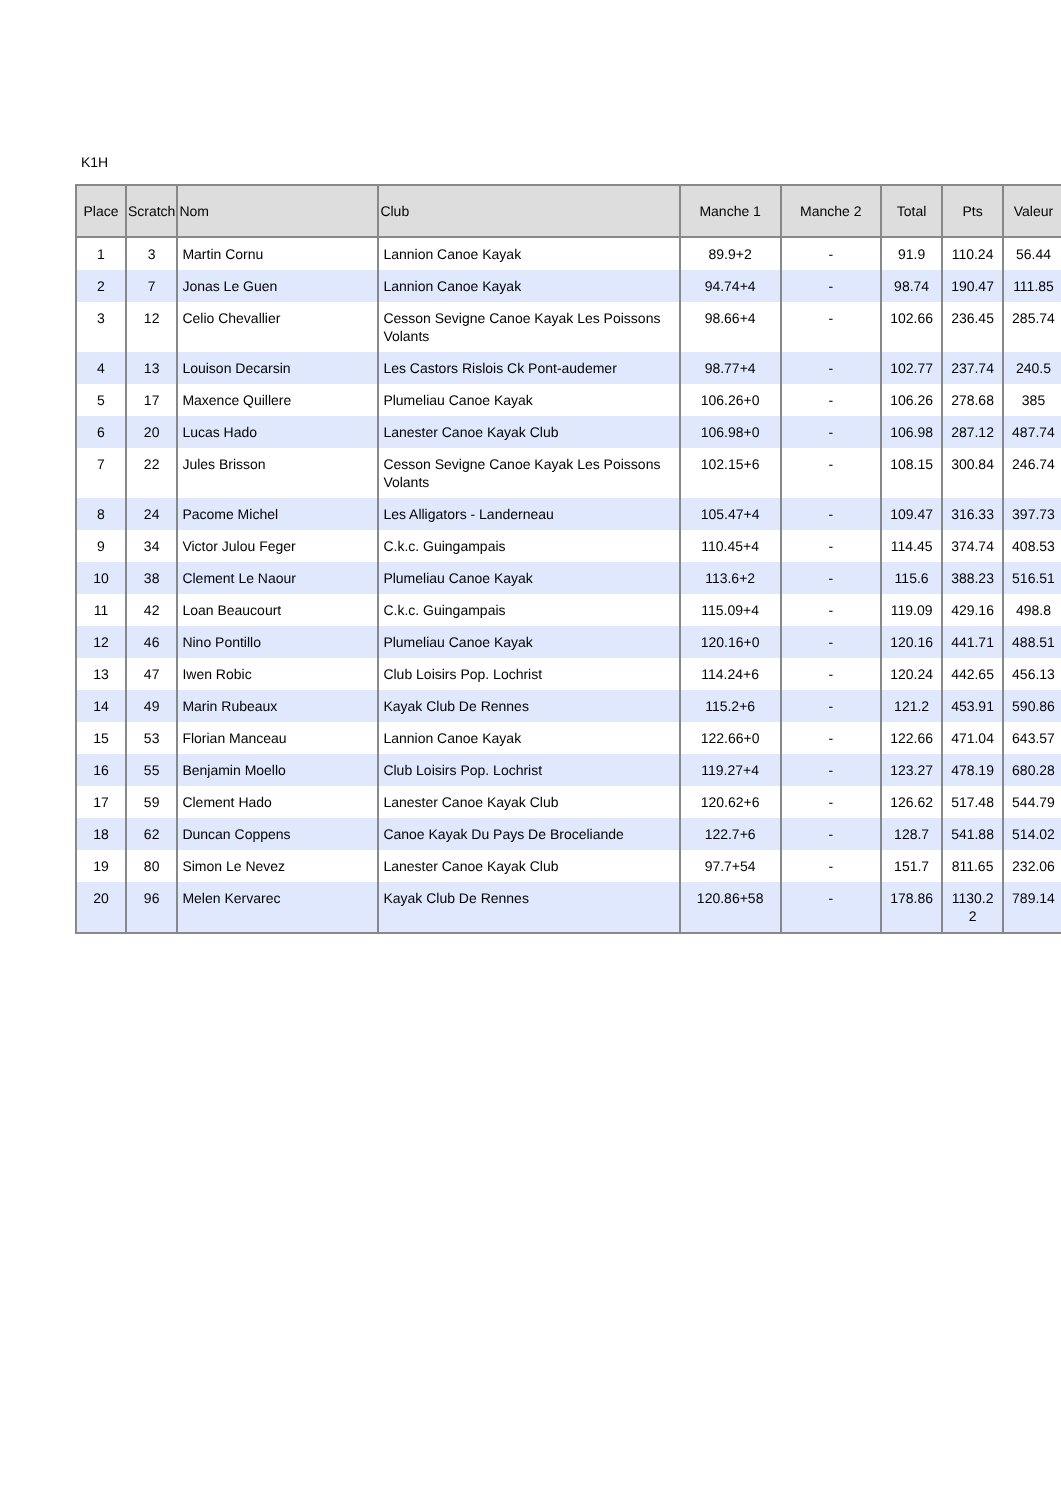K1H
| Place | Scratch | Nom | Club | Manche 1 | Manche 2 | Total | Pts | Valeur |
| --- | --- | --- | --- | --- | --- | --- | --- | --- |
| 1 | 3 | Martin Cornu | Lannion Canoe Kayak | 89.9+2 | - | 91.9 | 110.24 | 56.44 |
| 2 | 7 | Jonas Le Guen | Lannion Canoe Kayak | 94.74+4 | - | 98.74 | 190.47 | 111.85 |
| 3 | 12 | Celio Chevallier | Cesson Sevigne Canoe Kayak Les Poissons Volants | 98.66+4 | - | 102.66 | 236.45 | 285.74 |
| 4 | 13 | Louison Decarsin | Les Castors Rislois Ck Pont-audemer | 98.77+4 | - | 102.77 | 237.74 | 240.5 |
| 5 | 17 | Maxence Quillere | Plumeliau Canoe Kayak | 106.26+0 | - | 106.26 | 278.68 | 385 |
| 6 | 20 | Lucas Hado | Lanester Canoe Kayak Club | 106.98+0 | - | 106.98 | 287.12 | 487.74 |
| 7 | 22 | Jules Brisson | Cesson Sevigne Canoe Kayak Les Poissons Volants | 102.15+6 | - | 108.15 | 300.84 | 246.74 |
| 8 | 24 | Pacome Michel | Les Alligators - Landerneau | 105.47+4 | - | 109.47 | 316.33 | 397.73 |
| 9 | 34 | Victor Julou Feger | C.k.c. Guingampais | 110.45+4 | - | 114.45 | 374.74 | 408.53 |
| 10 | 38 | Clement Le Naour | Plumeliau Canoe Kayak | 113.6+2 | - | 115.6 | 388.23 | 516.51 |
| 11 | 42 | Loan Beaucourt | C.k.c. Guingampais | 115.09+4 | - | 119.09 | 429.16 | 498.8 |
| 12 | 46 | Nino Pontillo | Plumeliau Canoe Kayak | 120.16+0 | - | 120.16 | 441.71 | 488.51 |
| 13 | 47 | Iwen Robic | Club Loisirs Pop. Lochrist | 114.24+6 | - | 120.24 | 442.65 | 456.13 |
| 14 | 49 | Marin Rubeaux | Kayak Club De Rennes | 115.2+6 | - | 121.2 | 453.91 | 590.86 |
| 15 | 53 | Florian Manceau | Lannion Canoe Kayak | 122.66+0 | - | 122.66 | 471.04 | 643.57 |
| 16 | 55 | Benjamin Moello | Club Loisirs Pop. Lochrist | 119.27+4 | - | 123.27 | 478.19 | 680.28 |
| 17 | 59 | Clement Hado | Lanester Canoe Kayak Club | 120.62+6 | - | 126.62 | 517.48 | 544.79 |
| 18 | 62 | Duncan Coppens | Canoe Kayak Du Pays De Broceliande | 122.7+6 | - | 128.7 | 541.88 | 514.02 |
| 19 | 80 | Simon Le Nevez | Lanester Canoe Kayak Club | 97.7+54 | - | 151.7 | 811.65 | 232.06 |
| 20 | 96 | Melen Kervarec | Kayak Club De Rennes | 120.86+58 | - | 178.86 | 1130.2 2 | 789.14 |